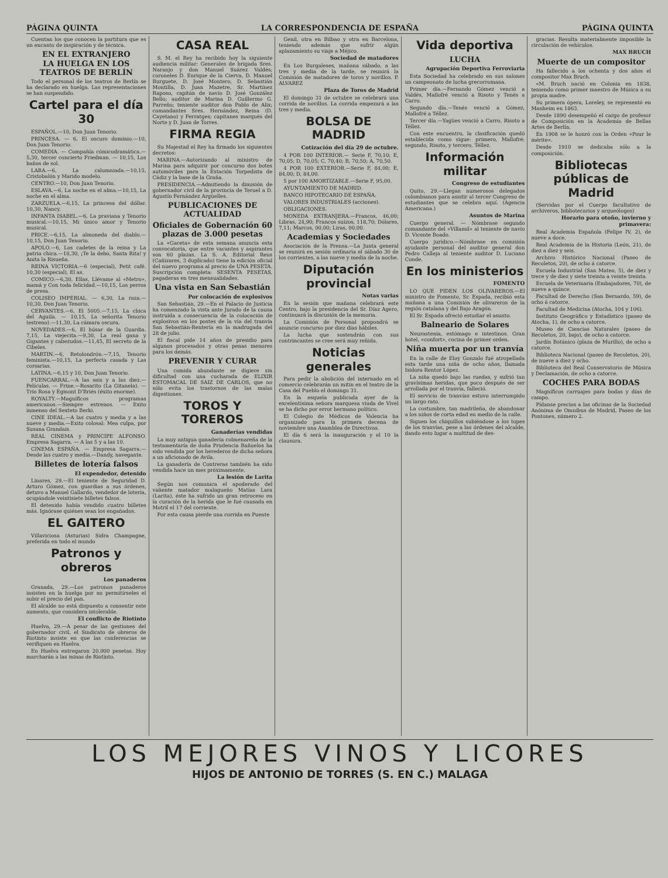PÁGINA QUINTA LA CORRESPONDENCIA DE ESPAÑA PÁGINA QUINTA
Cuentan los que conocen la partitura que es un encanto de inspiración y de técnica.
EN EL EXTRANJERO
LA HUELGA EN LOS TEATROS DE BERLÍN
Todo el personal de los teatros de Berlín se ha declarado en huelga. Las representaciones se han suspendido.
Cartel para el día 30
ESPAÑOL.—10, Don Juan Tenorio.
PRINCESA. — 6, El oscuro dominio.—10, Don Juan Tenorio.
COMEDIA. — Compañía cómicodramática.—5,30, tercer concierto Friedman. — 10,15, Los baños de sol.
LARA.—6, La calumniada.—10,15, Cristobalón y Marido modelo.
CENTRO.—10, Don Juan Tenorio.
ESLAVA.—6, La noche en el alma.—10,15, La noche en el alma.
ZARZUELA.—6,15, La princesa del dóllar. 10,30, Nancy.
INFANTA ISABEL.—6, La praviana y Tenorio musical.—10,15, Mi único amor y Tenorio musical.
PRICE.—6,15, La almoneda del diablo.—10,15, Don Juan Tenorio.
APOLO.—6, Los cadetes de la reina y La patria chica.—10,30, ¡Te la debo, Santa Rita! y Anita la Risueña.
REINA VICTORIA.—6 (especial), Petit café. 10,30 (especial), El as.
COMICO.—6,30, Ellas, Llévame al «Metro», mamá y Con toda felicidad.—10,15, Los perros de presa.
COLISEO IMPERIAL. — 6,30, La raza.—10,30, Don Juan Tenorio.
CERVANTES.—6, El 5005.—7,15, La chica del Aguila. — 10,15, La señorita Tenorio (estreno).—11,30, La cámara oscura.
NOVEDADES.—6, El húsar de la Guardia. 7,15, La viejecita.—9,30, La real gana y Gigantes y cabezudos.—11,45, El secreto de la Cibeles.
MARTIN.—6, Retolondrón.—7,15, Tenorio feminista.—10,15, La perfecta casada y Las corsarias.
LATINA.—6,15 y 10, Don Juan Tenorio.
FUENCARRAL.—A las seis y a las diez.—Películas. — Frine.—Rosarito (La Gitanela). — Trío Rosa y Egmont D'Briés (éxito enorme).
ROYALTY.—Magníficos programas americanos.—Siempre estrenos. — Exito inmenso del Sexteto Berki.
CINE IDEAL.—A las cuatro y media y a las nueve y media.—Exito colosal: Mea culpa, por Susana Grandais.
REAL CINEMA y PRINCIPE ALFONSO. Empresa Sagarra. — A las 5 y a las 10.
CINEMA ESPAÑA. — Empresa Sagarra.—Desde las cuatro y media.—Dandy, navegante.
Billetes de lotería falsos
El expendedor, detenido
Linares, 29.—El teniente de Seguridad D. Arturo Gómez, con guardias a sus órdenes, detuvo a Manuel Gallardo, vendedor de lotería, ocupándole veintisiete billetes falsos.
El detenido había vendido cuatro billetes más. Ignórase quiénes sean los engañados.
EL GAITERO
Villaviciosa (Asturias) Sidra Champagne, preferida en todo el mundo
Patronos y obreros
Los panaderos
Granada, 29.—Los patronos panaderos insisten en la huelga por no permitírseles el subir el precio del pan.
El alcalde no está dispuesto a consentir este aumento, que considera intolerable.
El conflicto de Riotinto
Huelva, 29.—A pesar de las gestiones del gobernador civil, el Sindicato de obreros de Riotinto insiste en que las conferencias se verifiquen en Huelva.
En Huelva entregaron 20.000 pesetas. Hoy marcharán a las minas de Riotinto.
CASA REAL
S. M. el Rey ha recibido hoy la siguiente audiencia militar: Generales de brigada Sres. Naranjo y don Manuel Suárez Valdés; coroneles D. Enrique de la Cierva, D. Manuel Burguete, D. José Montero, D. Sebastián Montilla, D. Juan Mazetre, Sr. Martínez Raposo, capitán de navío D. José González Bello; auditor de Marina D. Guillermo G. Parreño; teniente auditor don Pablo de Alix; comandantes Sres. Hernández, Reina (D. Cayetano) y Ferratges; capitanes marqués del Norte y D. Juan de Torres.
FIRMA REGIA
Su Majestad el Rey ha firmado los siguientes decretos:
MARINA.—Autorizando al ministro de Marina para adquirir por concurso dos botes automóviles para la Estación Torpedista de Cádiz y la base de la Graña.
PRESIDENCIA.—Admitiendo la dimisión de gobernador civil de la provincia de Teruel a D. Agustín Fernández Argüelles.
PUBLICACIONES DE ACTUALIDAD
Oficiales de Gobernación 60 plazas de 3.000 pesetas
La «Gaceta» de esta semana anuncia esta convocatoria, que entre vacantes y aspirantes son 60 plazas. La S. A. Editorial Reus (Cañizares, 3 duplicado) tiene la edición oficial del nuevo programa al precio de UNA PESETA. Suscripción completa: SESENTA PESETAS, pagaderas en tres mensualidades.
Una vista en San Sebastián
Por colocación de explosivos
San Sebastián, 29.—En el Palacio de Justicia ha comenzado la vista ante Jurado de la causa instruída a consecuencia de la colocación de explosivos en los postes de la vía del tranvía San Sebastián-Rentería en la madrugada del 28 de julio.
El fiscal pide 14 años de presidio para algunos procesados y otras penas menores para los demás.
PREVENIR Y CURAR
Una comida abundante se digiere sin dificultad con una cucharada de ELIXIR ESTOMACAL DE SAIZ DE CARLOS, que no sólo evita los trastornos de las malas digestiones.
TOROS Y TOREROS
Ganaderías vendidas
La muy antigua ganadería colmenareña de la testamentaría de doña Prudencia Bañuelos ha sido vendida por los herederos de dicha señora a un aficionado de Avila.
La ganadería de Contreras también ha sido vendida hace un mes próximamente.
La lesión de Larita
Según nos comunica el apoderado del valiente matador malagueño Matías Lara (Larita), éste ha sufrido un gran retroceso en la curación de la herida que le fué causada en Motril el 17 del corriente.
Por esta causa pierde una corrida en Puente
Genil, otra en Bilbao y otra en Barcelona, teniendo además que sufrir algún aplazamiento su viaje a Méjico.
Sociedad de matadores
En Los Burgaleses, mañana sábado, a las tres y media de la tarde, se reunirá la Comisión de matadores de toros y novillos. P. ALVAREZ
Plaza de Toros de Madrid
El domingo 31 de octubre se celebrará una corrida de novillos. La corrida empezará a las tres y media.
BOLSA DE MADRID
Cotización del día 29 de octubre.
4 POR 100 INTERIOR.— Serie F, 70,10; E, 70,05; D, 70,05; C, 70,40; B, 70,50; A, 70,50.
4 POR 100 EXTERIOR.—Serie F, 84,00; E, 84,00; D, 84,00.
5 por 100 AMORTIZABLE.—Serie F, 95,00.
AYUNTAMIENTO DE MADRID.
BANCO HIPOTECARIO DE ESPAÑA.
VALORES INDUSTRIALES (acciones).
OBLIGACIONES.
MONEDA EXTRANJERA.—Francos, 46,00; Libras, 24,90; Francos suizos, 118,70; Dólares, 7,11; Marcos, 00,00; Liras, 00,00.
Academias y Sociedades
Asociación de la Prensa.—La Junta general se reunirá en sesión ordinaria el sábado 30 de los corrientes, a las nueve y media de la noche.
Diputación provincial
Notas varias
En la sesión que mañana celebrará este Centro, bajo la presidencia del Sr. Díaz Agero, continuará la discusión de la memoria.
La Comisión de Personal propondrá se anuncie concurso por diez días hábiles.
La lucha que sostendrán con sus contrincantes se cree será muy reñida.
Noticias generales
Para pedir la abolición del internado en el comercio celebrarán un mitin en el teatro de la Casa del Pueblo el domingo 31.
En la esquela publicada ayer de la excelentísima señora marquesa viuda de Vivel se ha dicho por error hermano político.
El Colegio de Médicos de Valencia ha organizado para la primera decena de noviembre una Asamblea de Directivas.
El día 6 será la inauguración y el 10 la clausura.
Vida deportiva
LUCHA
Agrupación Deportiva Ferroviaria
Esta Sociedad ha celebrado en sus salones un campeonato de lucha grecorromana.
Primer día.—Fernando Gómez venció a Valdés, Mallofré venció a Risoto y Tenés a Carro.
Segundo día.—Tenés venció a Gómez, Mallofré a Téllez.
Tercer día.—Yagües venció a Carro, Risoto a Téllez.
Con este encuentro, la clasificación quedó establecida como sigue: primero, Mallofré; segundo, Risoto, y tercero, Téllez.
Información militar
Congreso de estudiantes
Quito, 29.—Llegan numerosos delegados colombianos para asistir al tercer Congreso de estudiantes que se celebra aquí. (Agencia Americana.)
Asuntos de Marina
Cuerpo general. — Nómbrase segundo comandante del «Villamil» al teniente de navío D. Vicente Boado.
Cuerpo jurídico.—Nómbrase en comisión ayudante personal del auditor general don Pedro Calleja al teniente auditor D. Luciano Conde.
En los ministerios
FOMENTO
LO QUE PIDEN LOS OLIVAREROS.—El ministro de Fomento, Sr. Espada, recibió esta mañana a una Comisión de olivareros de la región catalana y del Bajo Aragón.
El Sr. Espada ofreció estudiar el asunto.
Balneario de Solares
Neurastenia, estómago e intestinos. Gran hotel, «confort», cocina de primer orden.
Niña muerta por un tranvía
En la calle de Eloy Gonzalo fué atropellada esta tarde una niña de ocho años, llamada Isidora Rentor López.
La niña quedó bajo las ruedas, y sufrió tan gravísimas heridas, que poco después de ser arrollada por el tranvía, falleció.
El servicio de tranvías estuvo interrumpido un largo rato.
La costumbre, tan madrileña, de abandonar a los niños de corta edad en medio de la calle.
Siguen los chiquillos subiéndose a los topes de los tranvías, pese a las órdenes del alcalde, dando esto lugar a multitud de des-
gracias. Resulta materialmente imposible la circulación de vehículos.
MAX BRUCH
Muerte de un compositor
Ha fallecido a los ochenta y dos años el compositor Max Bruch.
«M. Bruch nació en Colonia en 1838, teniendo como primer maestro de Música a su propia madre.
Su primera ópera, Loreley, se representó en Manheim en 1863.
Desde 1890 desempeñó el cargo de profesor de Composición en la Academia de Bellas Artes de Berlín.
En 1908 se le honró con la Orden «Pour le mérite».
Desde 1910 se dedicaba sólo a la composición.
Bibliotecas públicas de Madrid
(Servidas por el Cuerpo facultativo de archiveros, bibliotecarios y arqueólogos)
Horario para otoño, invierno y primavera:
Real Academia Española (Felipe IV, 2), de nueve a doce.
Real Academia de la Historia (León, 21), de diez a diez y seis.
Archivo Histórico Nacional (Paseo de Recoletos, 20), de ocho á catorce.
Escuela Industrial (San Mateo, 5), de diez y trece y de diez y siete treinta a veinte treinta.
Escuela de Veterinaria (Embajadores, 70), de nueve a quince.
Facultad de Derecho (San Bernardo, 59), de ocho á catorce.
Facultad de Medicina (Atocha, 104 y 106).
Instituto Geográfico y Estadístico (paseo de Atocha, 1), de ocho a catorce.
Museo de Ciencias Naturales (paseo de Recoletos, 20, bajo), de ocho a catorce.
Jardín Botánico (plaza de Murillo), de ocho a catorce.
Biblioteca Nacional (paseo de Recoletos, 20), de nueve a diez y ocho.
Biblioteca del Real Conservatorio de Música y Declamación, de ocho a catorce.
COCHES PARA BODAS
Magníficos carruajes para bodas y días de campo.
Pídanse precios a las oficinas de la Sociedad Anónima de Omnibus de Madrid, Paseo de los Pontones, número 2.
LOS MEJORES VINOS Y LICORES
HIJOS DE ANTONIO DE TORRES (S. EN C.) MALAGA